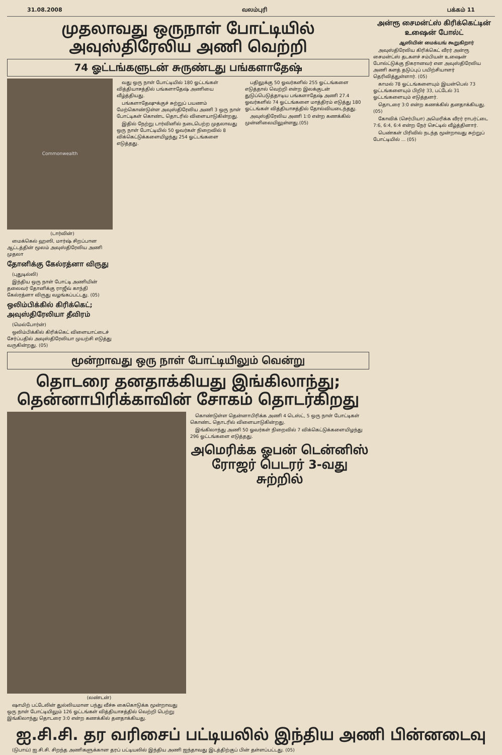31.08.2008 வலம்புரி பக்கம் 11
முதலாவது ஒருநாள் போட்டியில் அவுஸ்திரேலிய அணி வெற்றி
74 ஓட்டங்களுடன் சுருண்டது பங்களாதேஷ்
Commonwealth
(டார்வின்)
மைக்கெல் ஹஸி, மார்ஷ் சிறப்பான ஆட்டத்தின் மூலம் அவுஸ்திரேலிய அணி முதலா
தோனிக்கு கேல்ரத்னா விருது
(புதுடில்லி)
இந்திய ஒரு நாள் போட்டி அணியின் தலைவர் தோனிக்கு ராஜீவ் காந்தி கேல்ரத்னா விருது வழங்கப்பட்டது. (05)
ஒலிம்பிக்கில் கிரிக்கெட்; அவுஸ்திரேலியா தீவிரம்
(மெல்போர்ன்)
ஒலிம்பிக்கில் கிரிக்கெட் விளையாட்டைச் சேர்ப்பதில் அவுஸ்திரேலியா முயற்சி எடுத்து வருகின்றது. (05)
வது ஒரு நாள் போட்டியில் 180 ஓட்டங்கள் வித்தியாசத்தில் பங்களாதேஷ் அணியை வீழ்த்தியது.
பங்களாதேஷுக்குச் சுற்றுப் பயணம் மேற்கொண்டுள்ள அவுஸ்திரேலிய அணி 3 ஒரு நாள் போட்டிகள் கொண்ட தொடரில் விளையாடுகின்றது.
இதில் நேற்று டார்வினில் நடைபெற்ற முதலாவது ஒரு நாள் போட்டியில் 50 ஓவர்கள் நிறைவில் 8 விக்கெட்டுக்களையிழந்து 254 ஓட்டங்களை எடுத்தது.
பதிலுக்கு 50 ஓவர்களில் 255 ஓட்டங்களை எடுத்தால் வெற்றி என்ற இலக்குடன் துடுப்பெடுத்தாடிய பங்களாதேஷ் அணி 27.4 ஓவர்களில் 74 ஓட்டங்களை மாத்திரம் எடுத்து 180 ஓட்டங்கள் வித்தியாசத்தில் தோல்வியடைந்தது.
அவுஸ்திரேலிய அணி 1:0 என்ற கணக்கில் முன்னிலையிலுள்ளது.(05)
மூன்றாவது ஒரு நாள் போட்டியிலும் வென்று
தொடரை தனதாக்கியது இங்கிலாந்து; தென்னாபிரிக்காவின் சோகம் தொடர்கிறது
(லண்டன்)
ஷாமிற் பட்டேலின் துல்லியமான பந்து வீச்சு கைகொடுக்க மூன்றாவது ஒரு நாள் போட்டியிலும் 126 ஓட்டங்கள் வித்தியாசத்தில் வெற்றி பெற்று இங்கிலாந்து தொடரை 3:0 என்ற கணக்கில் தனதாக்கியது.
கொண்டுள்ள தென்னாபிரிக்க அணி 4 டெஸ்ட், 5 ஒரு நாள் போட்டிகள் கொண்ட தொடரில் விளையாடுகின்றது.
இங்கிலாந்து அணி 50 ஓவர்கள் நிறைவில் 7 விக்கெட்டுக்களையிழந்து 296 ஓட்டங்களை எடுத்தது.
அமெரிக்க ஓபன் டென்னிஸ் ரோஜர் பெடரர் 3-வது சுற்றில்
அன்ரூ சைமன்ட்ஸ் கிரிக்கெட்டின் உஷைன் போல்ட்
ஆஸியின் மைக்யங் கூறுகிறார்
அவுஸ்திரேலிய கிரிக்கெட் வீரர் அன்ரூ சைமன்ட்ஸ் தடகளச் சம்பியன் உஷைன் போல்ட்டுக்கு நிகரானவர் என அவுஸ்திரேலிய அணி களத் தடுப்புப் பயிற்சியாளர் தெரிவித்துள்ளார். (05)
காமல் 78 ஓட்டங்களையும் இயன்பெல் 73 ஓட்டங்களையும் பிறிர் 33, பட்டேல் 31 ஓட்டங்களையும் எடுத்தனர்.
தொடரை 3:0 என்ற கணக்கில் தனதாக்கியது. (05)
கோவிக் (செர்பியா) அமெரிக்க வீரர் ராபர்ட்டை 7:6, 6:4, 6:4 என்ற நேர் செட்டில் வீழ்த்தினார்.
பெண்கள் பிரிவில் நடந்த மூன்றாவது சுற்றுப் போட்டியில் ... (05)
ஐ.சி.சி. தர வரிசைப் பட்டியலில் இந்திய அணி பின்னடைவு
(டுபாய்) ஐ.சி.சி. சிறந்த அணிகளுக்கான தரப் பட்டியலில் இந்திய அணி ஐந்தாவது இடத்திற்குப் பின் தள்ளப்பட்டது. (05)